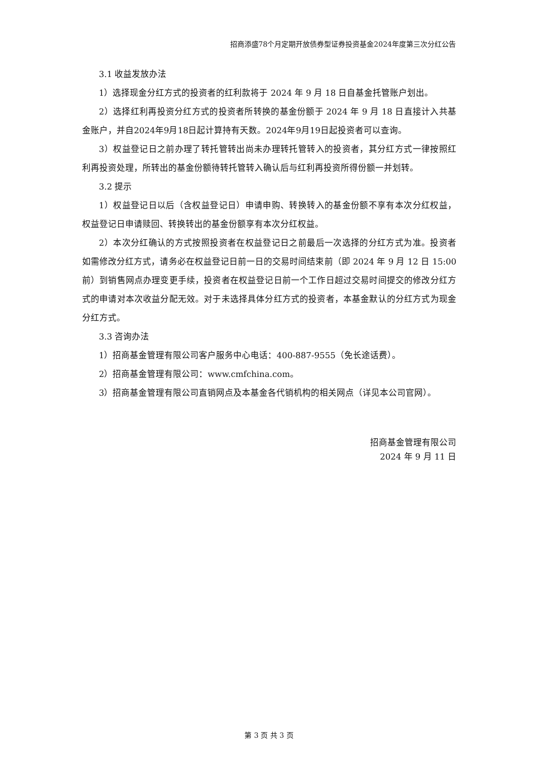招商添盛78个月定期开放债券型证券投资基金2024年度第三次分红公告
3.1 收益发放办法
1）选择现金分红方式的投资者的红利款将于 2024 年 9 月 18 日自基金托管账户划出。
2）选择红利再投资分红方式的投资者所转换的基金份额于 2024 年 9 月 18 日直接计入共基金账户，并自2024年9月18日起计算持有天数。2024年9月19日起投资者可以查询。
3）权益登记日之前办理了转托管转出尚未办理转托管转入的投资者，其分红方式一律按照红利再投资处理，所转出的基金份额待转托管转入确认后与红利再投资所得份额一并划转。
3.2 提示
1）权益登记日以后（含权益登记日）申请申购、转换转入的基金份额不享有本次分红权益，权益登记日申请赎回、转换转出的基金份额享有本次分红权益。
2）本次分红确认的方式按照投资者在权益登记日之前最后一次选择的分红方式为准。投资者如需修改分红方式，请务必在权益登记日前一日的交易时间结束前（即 2024 年 9 月 12 日 15:00 前）到销售网点办理变更手续，投资者在权益登记日前一个工作日超过交易时间提交的修改分红方式的申请对本次收益分配无效。对于未选择具体分红方式的投资者，本基金默认的分红方式为现金分红方式。
3.3 咨询办法
1）招商基金管理有限公司客户服务中心电话：400-887-9555（免长途话费）。
2）招商基金管理有限公司：www.cmfchina.com。
3）招商基金管理有限公司直销网点及本基金各代销机构的相关网点（详见本公司官网）。
招商基金管理有限公司
2024 年 9 月 11 日
第 3 页 共 3 页